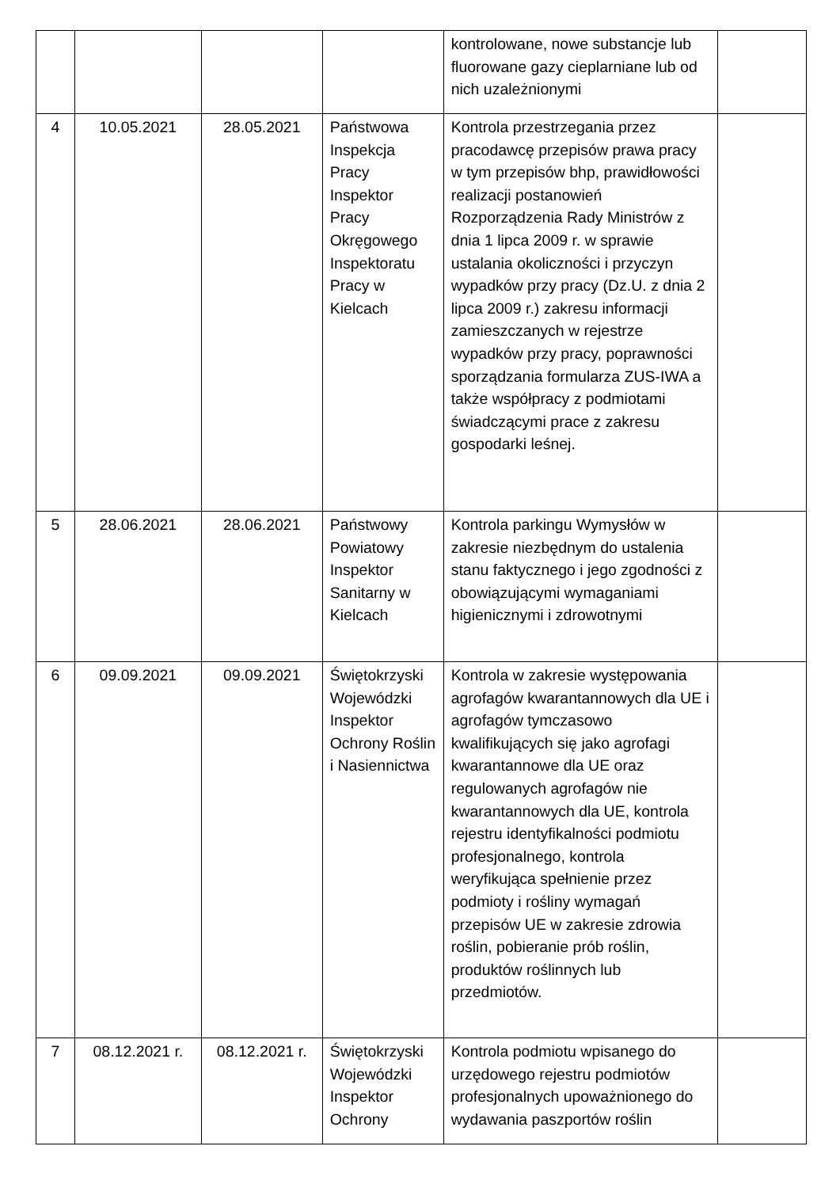| | | | | kontrolowane, nowe substancje lub fluorowane gazy cieplarniane lub od nich uzależnionymi | |
| 4 | 10.05.2021 | 28.05.2021 | Państwowa Inspekcja Pracy Inspektor Pracy Okręgowego Inspektoratu Pracy w Kielcach | Kontrola przestrzegania przez pracodawcę przepisów prawa pracy w tym przepisów bhp, prawidłowości realizacji postanowień Rozporządzenia Rady Ministrów z dnia 1 lipca 2009 r. w sprawie ustalania okoliczności i przyczyn wypadków przy pracy (Dz.U. z dnia 2 lipca 2009 r.) zakresu informacji zamieszczanych w rejestrze wypadków przy pracy, poprawności sporządzania formularza ZUS-IWA a także współpracy z podmiotami świadczącymi prace z zakresu gospodarki leśnej. | |
| 5 | 28.06.2021 | 28.06.2021 | Państwowy Powiatowy Inspektor Sanitarny w Kielcach | Kontrola parkingu Wymysłów w zakresie niezbędnym do ustalenia stanu faktycznego i jego zgodności z obowiązującymi wymaganiami higienicznymi i zdrowotnymi | |
| 6 | 09.09.2021 | 09.09.2021 | Świętokrzyski Wojewódzki Inspektor Ochrony Roślin i Nasiennictwa | Kontrola w zakresie występowania agrofagów kwarantannowych dla UE i agrofagów tymczasowo kwalifikujących się jako agrofagi kwarantannowe dla UE oraz regulowanych agrofagów nie kwarantannowych dla UE, kontrola rejestru identyfikalności podmiotu profesjonalnego, kontrola weryfikująca spełnienie przez podmioty i rośliny wymagań przepisów UE w zakresie zdrowia roślin, pobieranie prób roślin, produktów roślinnych lub przedmiotów. | |
| 7 | 08.12.2021 r. | 08.12.2021 r. | Świętokrzyski Wojewódzki Inspektor Ochrony | Kontrola podmiotu wpisanego do urzędowego rejestru podmiotów profesjonalnych upoważnionego do wydawania paszportów roślin | |